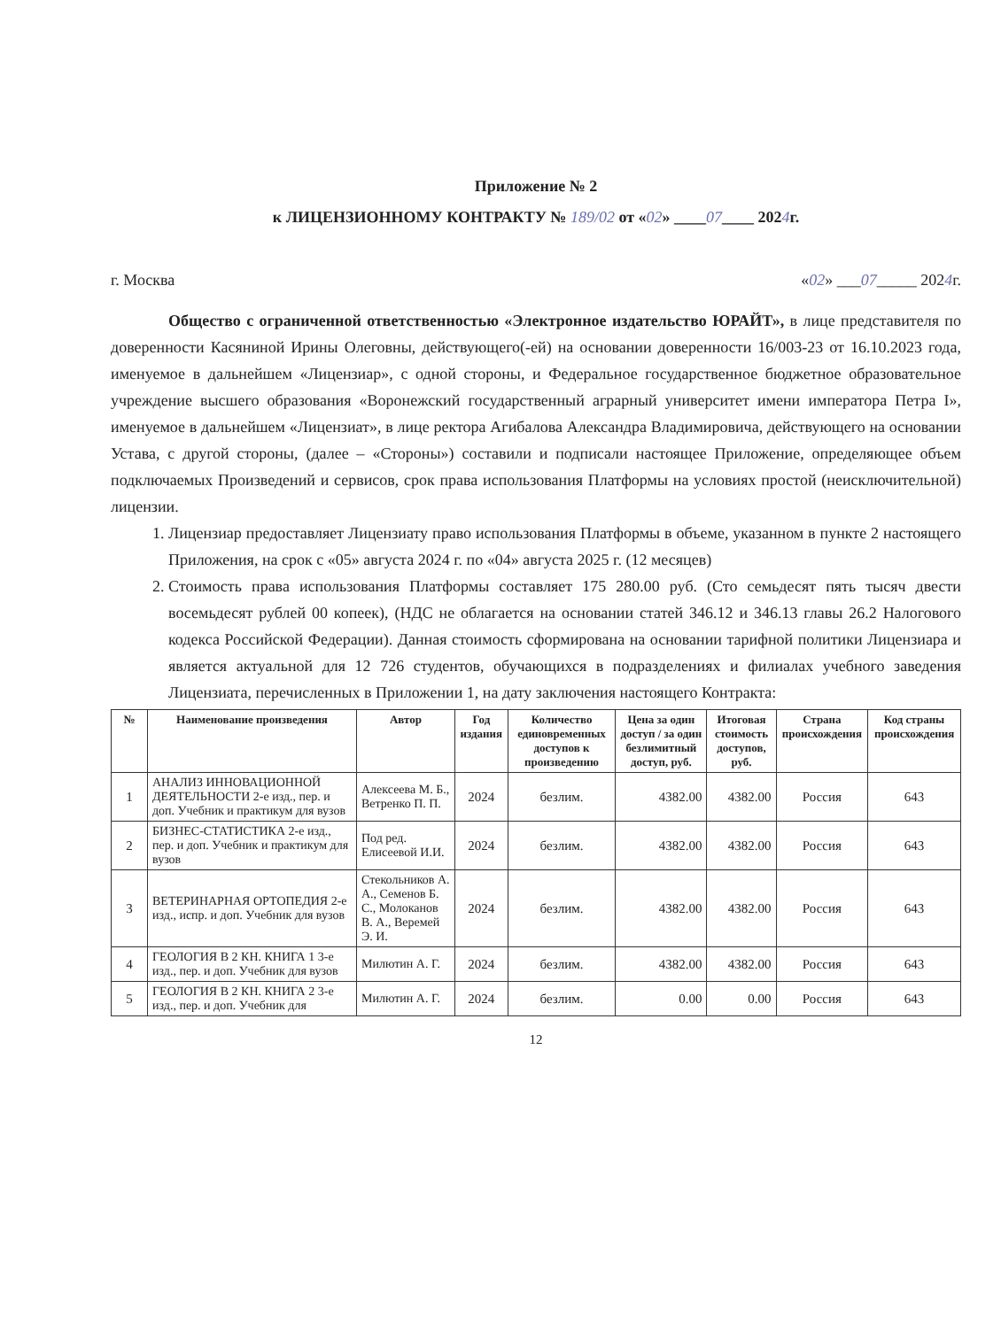Приложение № 2
к ЛИЦЕНЗИОННОМУ КОНТРАКТУ № 189/02 от «02» ____07____ 2024г.
г. Москва «02» ___07_____ 2024г.
Общество с ограниченной ответственностью «Электронное издательство ЮРАЙТ», в лице представителя по доверенности Касяниной Ирины Олеговны, действующего(-ей) на основании доверенности 16/003-23 от 16.10.2023 года, именуемое в дальнейшем «Лицензиар», с одной стороны, и Федеральное государственное бюджетное образовательное учреждение высшего образования «Воронежский государственный аграрный университет имени императора Петра I», именуемое в дальнейшем «Лицензиат», в лице ректора Агибалова Александра Владимировича, действующего на основании Устава, с другой стороны, (далее – «Стороны») составили и подписали настоящее Приложение, определяющее объем подключаемых Произведений и сервисов, срок права использования Платформы на условиях простой (неисключительной) лицензии.
1. Лицензиар предоставляет Лицензиату право использования Платформы в объеме, указанном в пункте 2 настоящего Приложения, на срок с «05» августа 2024 г. по «04» августа 2025 г. (12 месяцев)
2. Стоимость права использования Платформы составляет 175 280.00 руб. (Сто семьдесят пять тысяч двести восемьдесят рублей 00 копеек), (НДС не облагается на основании статей 346.12 и 346.13 главы 26.2 Налогового кодекса Российской Федерации). Данная стоимость сформирована на основании тарифной политики Лицензиара и является актуальной для 12 726 студентов, обучающихся в подразделениях и филиалах учебного заведения Лицензиата, перечисленных в Приложении 1, на дату заключения настоящего Контракта:
| № | Наименование произведения | Автор | Год издания | Количество единовременных доступов к произведению | Цена за один доступ / за один безлимитный доступ, руб. | Итоговая стоимость доступов, руб. | Страна происхождения | Код страны происхождения |
| --- | --- | --- | --- | --- | --- | --- | --- | --- |
| 1 | АНАЛИЗ ИННОВАЦИОННОЙ ДЕЯТЕЛЬНОСТИ 2-е изд., пер. и доп. Учебник и практикум для вузов | Алексеева М. Б., Ветренко П. П. | 2024 | безлим. | 4382.00 | 4382.00 | Россия | 643 |
| 2 | БИЗНЕС-СТАТИСТИКА 2-е изд., пер. и доп. Учебник и практикум для вузов | Под ред. Елисеевой И.И. | 2024 | безлим. | 4382.00 | 4382.00 | Россия | 643 |
| 3 | ВЕТЕРИНАРНАЯ ОРТОПЕДИЯ 2-е изд., испр. и доп. Учебник для вузов | Стекольников А. А., Семенов Б. С., Молоканов В. А., Веремей Э. И. | 2024 | безлим. | 4382.00 | 4382.00 | Россия | 643 |
| 4 | ГЕОЛОГИЯ В 2 КН. КНИГА 1 3-е изд., пер. и доп. Учебник для вузов | Милютин А. Г. | 2024 | безлим. | 4382.00 | 4382.00 | Россия | 643 |
| 5 | ГЕОЛОГИЯ В 2 КН. КНИГА 2 3-е изд., пер. и доп. Учебник для | Милютин А. Г. | 2024 | безлим. | 0.00 | 0.00 | Россия | 643 |
12